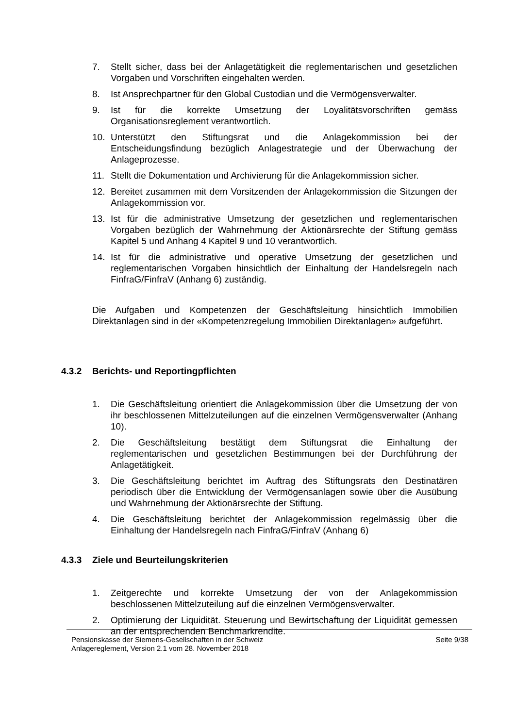7. Stellt sicher, dass bei der Anlagetätigkeit die reglementarischen und gesetzlichen Vorgaben und Vorschriften eingehalten werden.
8. Ist Ansprechpartner für den Global Custodian und die Vermögensverwalter.
9. Ist für die korrekte Umsetzung der Loyalitätsvorschriften gemäss Organisationsreglement verantwortlich.
10. Unterstützt den Stiftungsrat und die Anlagekommission bei der Entscheidungsfindung bezüglich Anlagestrategie und der Überwachung der Anlageprozesse.
11. Stellt die Dokumentation und Archivierung für die Anlagekommission sicher.
12. Bereitet zusammen mit dem Vorsitzenden der Anlagekommission die Sitzungen der Anlagekommission vor.
13. Ist für die administrative Umsetzung der gesetzlichen und reglementarischen Vorgaben bezüglich der Wahrnehmung der Aktionärsrechte der Stiftung gemäss Kapitel 5 und Anhang 4 Kapitel 9 und 10 verantwortlich.
14. Ist für die administrative und operative Umsetzung der gesetzlichen und reglementarischen Vorgaben hinsichtlich der Einhaltung der Handelsregeln nach FinfraG/FinfraV (Anhang 6) zuständig.
Die Aufgaben und Kompetenzen der Geschäftsleitung hinsichtlich Immobilien Direktanlagen sind in der «Kompetenzregelung Immobilien Direktanlagen» aufgeführt.
4.3.2 Berichts- und Reportingpflichten
1. Die Geschäftsleitung orientiert die Anlagekommission über die Umsetzung der von ihr beschlossenen Mittelzuteilungen auf die einzelnen Vermögensverwalter (Anhang 10).
2. Die Geschäftsleitung bestätigt dem Stiftungsrat die Einhaltung der reglementarischen und gesetzlichen Bestimmungen bei der Durchführung der Anlagetätigkeit.
3. Die Geschäftsleitung berichtet im Auftrag des Stiftungsrats den Destinatären periodisch über die Entwicklung der Vermögensanlagen sowie über die Ausübung und Wahrnehmung der Aktionärsrechte der Stiftung.
4. Die Geschäftsleitung berichtet der Anlagekommission regelmässig über die Einhaltung der Handelsregeln nach FinfraG/FinfraV (Anhang 6)
4.3.3 Ziele und Beurteilungskriterien
1. Zeitgerechte und korrekte Umsetzung der von der Anlagekommission beschlossenen Mittelzuteilung auf die einzelnen Vermögensverwalter.
2. Optimierung der Liquidität. Steuerung und Bewirtschaftung der Liquidität gemessen an der entsprechenden Benchmarkrendite.
Pensionskasse der Siemens-Gesellschaften in der Schweiz Seite 9/38
Anlagereglement, Version 2.1 vom 28. November 2018